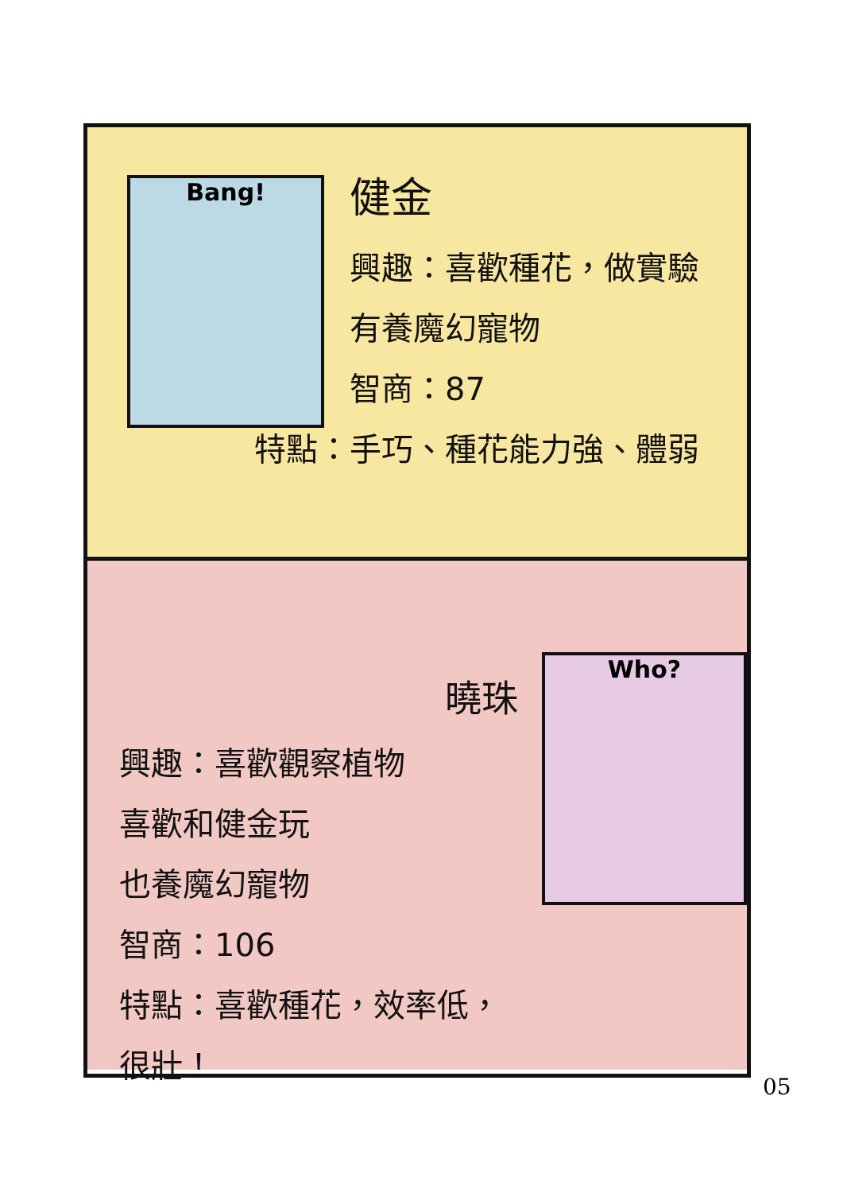Bang!
健金
興趣：喜歡種花，做實驗
有養魔幻寵物
智商：87
特點：手巧、種花能力強、體弱
曉珠
興趣：喜歡觀察植物
喜歡和健金玩
也養魔幻寵物
智商：106
特點：喜歡種花，效率低，很壯！
Who?
05